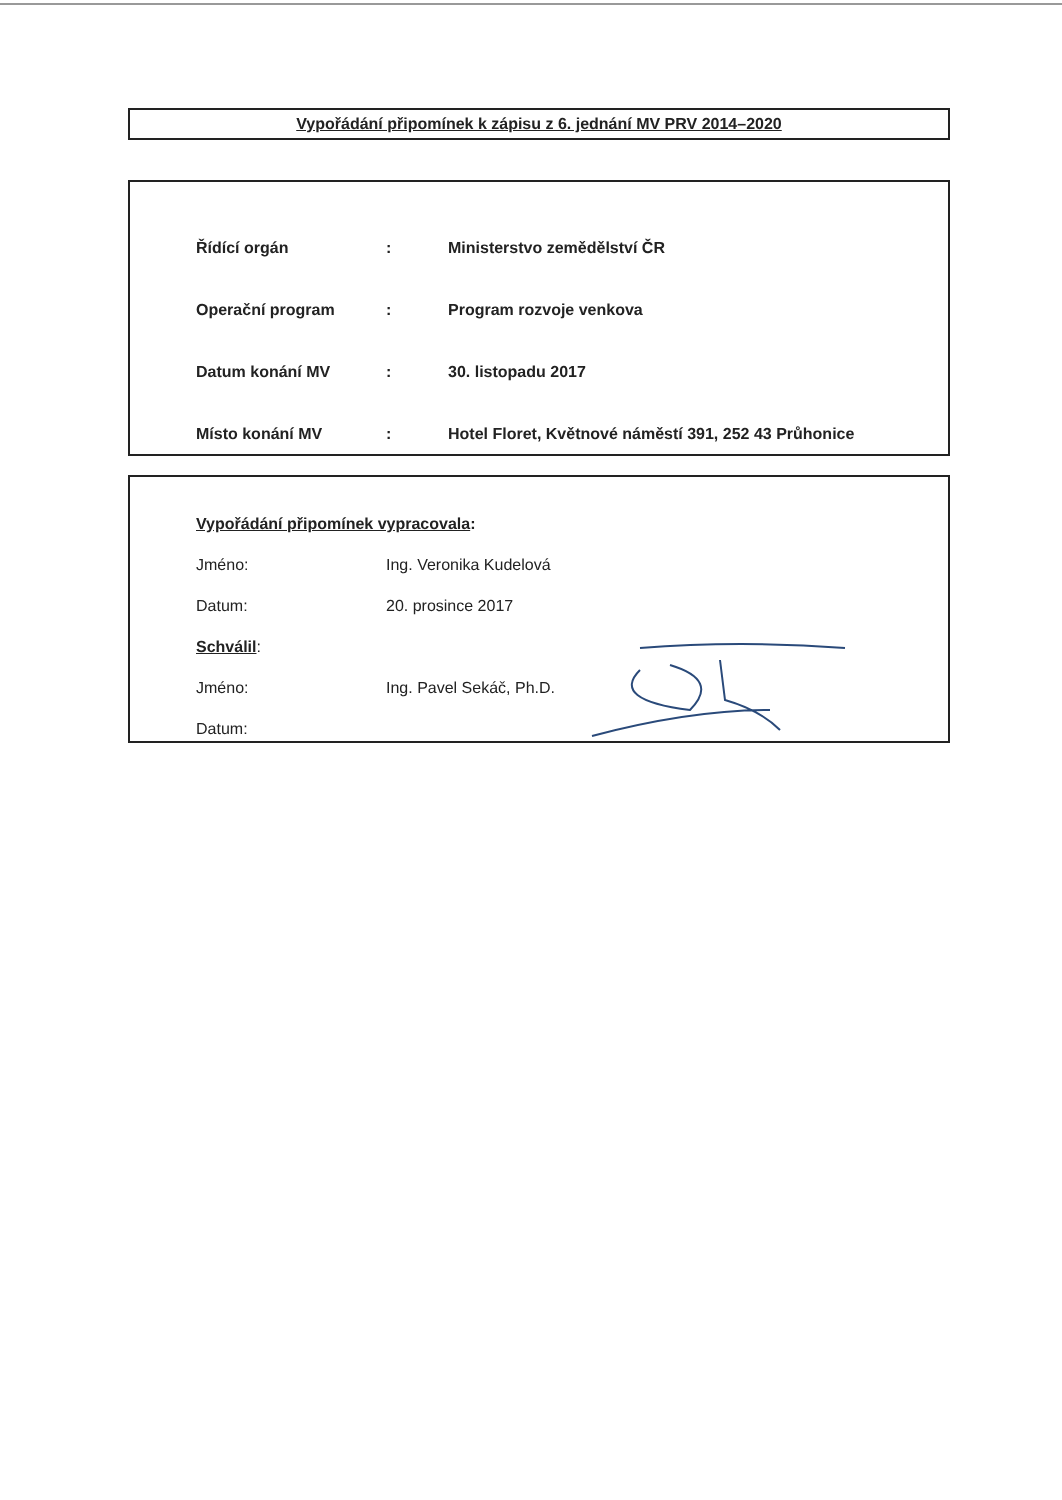Vypořádání připomínek k zápisu z 6. jednání MV PRV 2014–2020
| Řídící orgán | : | Ministerstvo zemědělství ČR |
| Operační program | : | Program rozvoje venkova |
| Datum konání MV | : | 30. listopadu 2017 |
| Místo konání MV | : | Hotel Floret, Květnové náměstí 391, 252 43 Průhonice |
Vypořádání připomínek vypracovala:
Jméno: Ing. Veronika Kudelová
Datum: 20. prosince 2017
Schválil:
Jméno: Ing. Pavel Sekáč, Ph.D.
Datum: